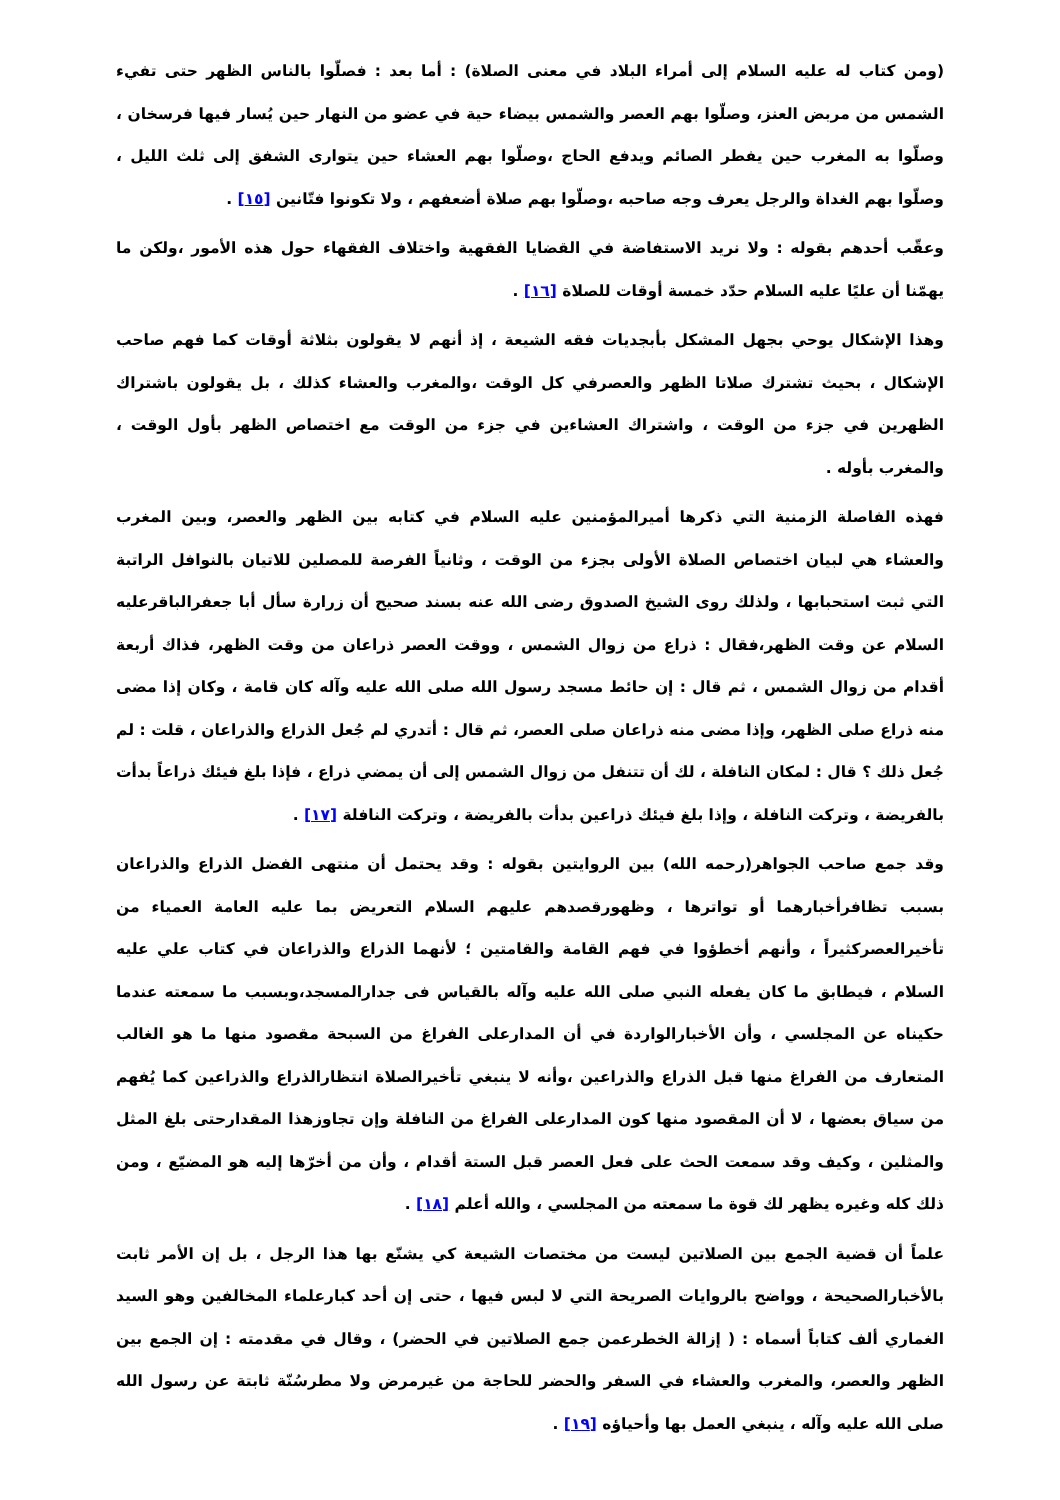(ومن كتاب له عليه السلام إلى أمراء البلاد في معنى الصلاة) : أما بعد : فصلّوا بالناس الظهر حتى تفيء الشمس من مربض العنز، وصلّوا بهم العصر والشمس بيضاء حية في عضو من النهار حين يُسار فيها فرسخان ، وصلّوا به المغرب حين يفطر الصائم ويدفع الحاج ،وصلّوا بهم العشاء حين يتوارى الشفق إلى ثلث الليل ، وصلّوا بهم الغداة والرجل يعرف وجه صاحبه ،وصلّوا بهم صلاة أضعفهم ، ولا تكونوا فتّانين [١٥] .
وعقّب أحدهم بقوله : ولا نريد الاستفاضة في القضايا الفقهية واختلاف الفقهاء حول هذه الأمور ،ولكن ما يهمّنا أن عليًا عليه السلام حدّد خمسة أوقات للصلاة [١٦] .
وهذا الإشكال يوحي بجهل المشكل بأبجديات فقه الشيعة ، إذ أنهم لا يقولون بثلاثة أوقات كما فهم صاحب الإشكال ، بحيث تشترك صلاتا الظهر والعصرفي كل الوقت ،والمغرب والعشاء كذلك ، بل يقولون باشتراك الظهرين في جزء من الوقت ، واشتراك العشاءين في جزء من الوقت مع اختصاص الظهر بأول الوقت ، والمغرب بأوله .
فهذه الفاصلة الزمنية التي ذكرها أميرالمؤمنين عليه السلام في كتابه بين الظهر والعصر، وبين المغرب والعشاء هي لبيان اختصاص الصلاة الأولى بجزء من الوقت ، وثانياً الفرصة للمصلين للاتيان بالنوافل الراتبة التي ثبت استحبابها ، ولذلك روى الشيخ الصدوق رضى الله عنه بسند صحيح أن زرارة سأل أبا جعفرالباقرعليه السلام عن وقت الظهر،فقال : ذراع من زوال الشمس ، ووقت العصر ذراعان من وقت الظهر، فذاك أربعة أقدام من زوال الشمس ، ثم قال : إن حائط مسجد رسول الله صلى الله عليه وآله كان قامة ، وكان إذا مضى منه ذراع صلى الظهر، وإذا مضى منه ذراعان صلى العصر، ثم قال : أتدري لم جُعل الذراع والذراعان ، قلت : لم جُعل ذلك ؟ قال : لمكان النافلة ، لك أن تتنفل من زوال الشمس إلى أن يمضي ذراع ، فإذا بلغ فيئك ذراعاً بدأت بالفريضة ، وتركت النافلة ، وإذا بلغ فيئك ذراعين بدأت بالفريضة ، وتركت النافلة [١٧] .
وقد جمع صاحب الجواهر(رحمه الله) بين الروايتين بقوله : وقد يحتمل أن منتهى الفضل الذراع والذراعان بسبب تظافرأخبارهما أو تواترها ، وظهورقصدهم عليهم السلام التعريض بما عليه العامة العمياء من تأخيرالعصركثيراً ، وأنهم أخطؤوا في فهم القامة والقامتين ؛ لأنهما الذراع والذراعان في كتاب علي عليه السلام ، فيطابق ما كان يفعله النبي صلى الله عليه وآله بالقياس فى جدارالمسجد،وبسبب ما سمعته عندما حكيناه عن المجلسي ، وأن الأخبارالواردة في أن المدارعلى الفراغ من السبحة مقصود منها ما هو الغالب المتعارف من الفراغ منها قبل الذراع والذراعين ،وأنه لا ينبغي تأخيرالصلاة انتظارالذراع والذراعين كما يُفهم من سياق بعضها ، لا أن المقصود منها كون المدارعلى الفراغ من النافلة وإن تجاوزهذا المقدارحتى بلغ المثل والمثلين ، وكيف وقد سمعت الحث على فعل العصر قبل الستة أقدام ، وأن من أخرّها إليه هو المضيّع ، ومن ذلك كله وغيره يظهر لك قوة ما سمعته من المجلسي ، والله أعلم [١٨] .
علماً أن قضية الجمع بين الصلاتين ليست من مختصات الشيعة كي يشنّع بها هذا الرجل ، بل إن الأمر ثابت بالأخبارالصحيحة ، وواضح بالروايات الصريحة التي لا لبس فيها ، حتى إن أحد كبارعلماء المخالفين وهو السيد الغماري ألف كتاباً أسماه : ( إزالة الخطرعمن جمع الصلاتين في الحضر) ، وقال في مقدمته : إن الجمع بين الظهر والعصر، والمغرب والعشاء في السفر والحضر للحاجة من غيرمرض ولا مطرسُنّة ثابتة عن رسول الله صلى الله عليه وآله ، ينبغي العمل بها وأحياؤه [١٩] .